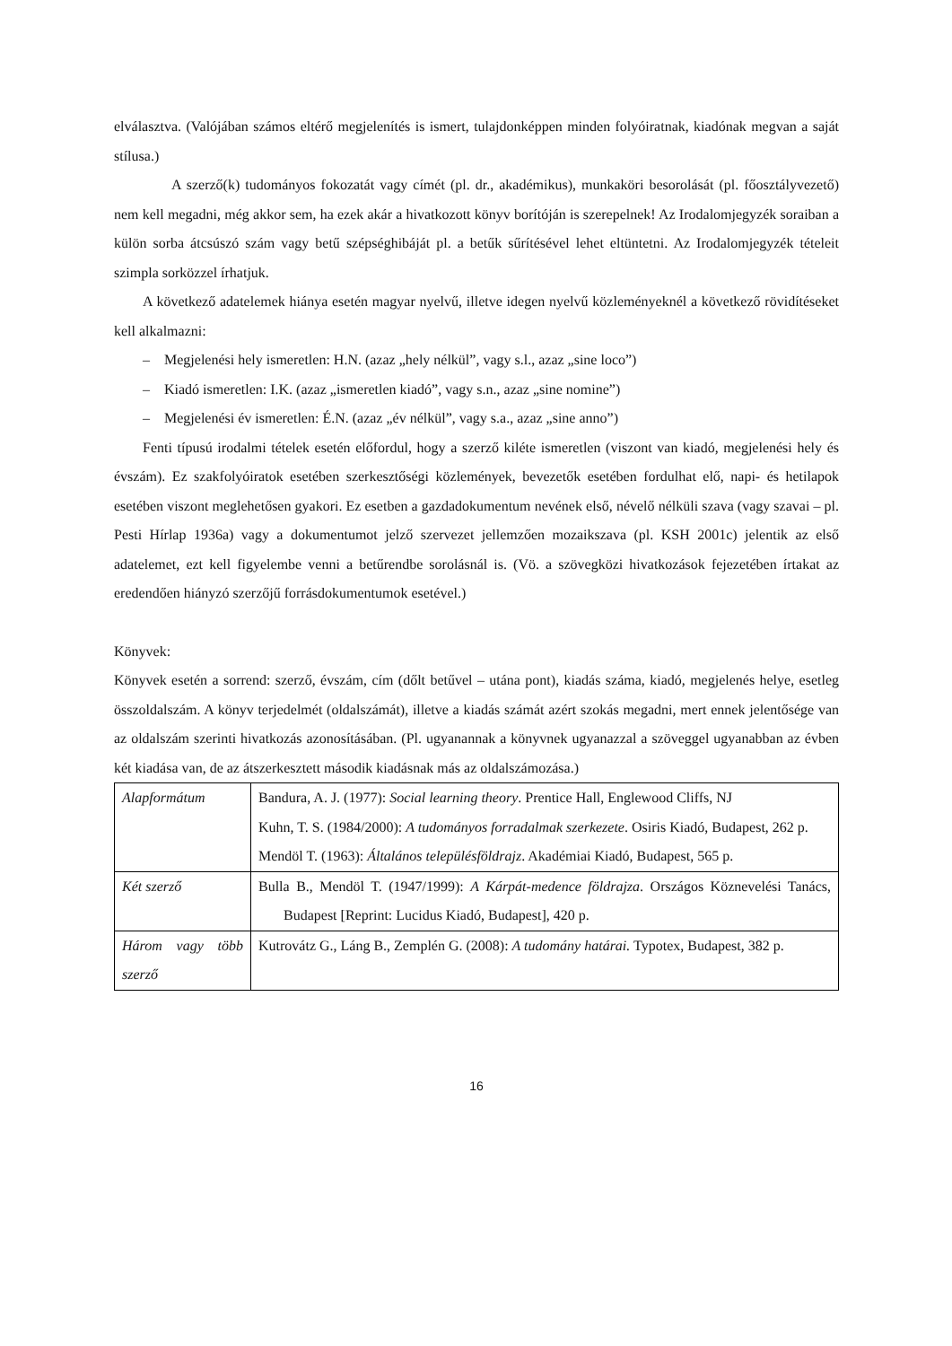elválasztva. (Valójában számos eltérő megjelenítés is ismert, tulajdonképpen minden folyóiratnak, kiadónak megvan a saját stílusa.)
A szerző(k) tudományos fokozatát vagy címét (pl. dr., akadémikus), munkaköri besorolását (pl. főosztályvezető) nem kell megadni, még akkor sem, ha ezek akár a hivatkozott könyv borítóján is szerepelnek! Az Irodalomjegyzék soraiban a külön sorba átcsúszó szám vagy betű szépséghibáját pl. a betűk sűrítésével lehet eltüntetni. Az Irodalomjegyzék tételeit szimpla sorközzel írhatjuk.
A következő adatelemek hiánya esetén magyar nyelvű, illetve idegen nyelvű közleményeknél a következő rövidítéseket kell alkalmazni:
– Megjelenési hely ismeretlen: H.N. (azaz „hely nélkül”, vagy s.l., azaz „sine loco”)
– Kiadó ismeretlen: I.K. (azaz „ismeretlen kiadó”, vagy s.n., azaz „sine nomine”)
– Megjelenési év ismeretlen: É.N. (azaz „év nélkül”, vagy s.a., azaz „sine anno”)
Fenti típusú irodalmi tételek esetén előfordul, hogy a szerző kiléte ismeretlen (viszont van kiadó, megjelenési hely és évszám). Ez szakfolyóiratok esetében szerkesztőségi közlemények, bevezetők esetében fordulhat elő, napi- és hetilapok esetében viszont meglehetősen gyakori. Ez esetben a gazdadokumentum nevének első, névelő nélküli szava (vagy szavai – pl. Pesti Hírlap 1936a) vagy a dokumentumot jelző szervezet jellemzően mozaikszava (pl. KSH 2001c) jelentik az első adatelemet, ezt kell figyelembe venni a betűrendbe sorolásnál is. (Vö. a szövegközi hivatkozások fejezetében írtakat az eredendően hiányzó szerzőjű forrásdokumentumok esetével.)
Könyvek:
Könyvek esetén a sorrend: szerző, évszám, cím (dőlt betűvel – utána pont), kiadás száma, kiadó, megjelenés helye, esetleg összoldalszám. A könyv terjedelmét (oldalszámát), illetve a kiadás számát azért szokás megadni, mert ennek jelentősége van az oldalszám szerinti hivatkozás azonosításában. (Pl. ugyanannak a könyvnek ugyanazzal a szöveggel ugyanabban az évben két kiadása van, de az átszerkesztett második kiadásnak más az oldalszámozása.)
| Alapformátum | Bandura, A. J. (1977): Social learning theory . Prentice Hall, Englewood Cliffs, NJ Kuhn, T. S. (1984/2000): A tudományos forradalmak szerkezete . Osiris Kiadó, Budapest, 262 p. Mendöl T. (1963): Általános településföldrajz . Akadémiai Kiadó, Budapest, 565 p. |
| Két szerző | Bulla B., Mendöl T. (1947/1999): A Kárpát-medence földrajza . Országos Köznevelési Tanács, Budapest [Reprint: Lucidus Kiadó, Budapest], 420 p. |
| Három vagy több szerző | Kutrovátz G., Láng B., Zemplén G. (2008): A tudomány határai. Typotex, Budapest, 382 p. |
16